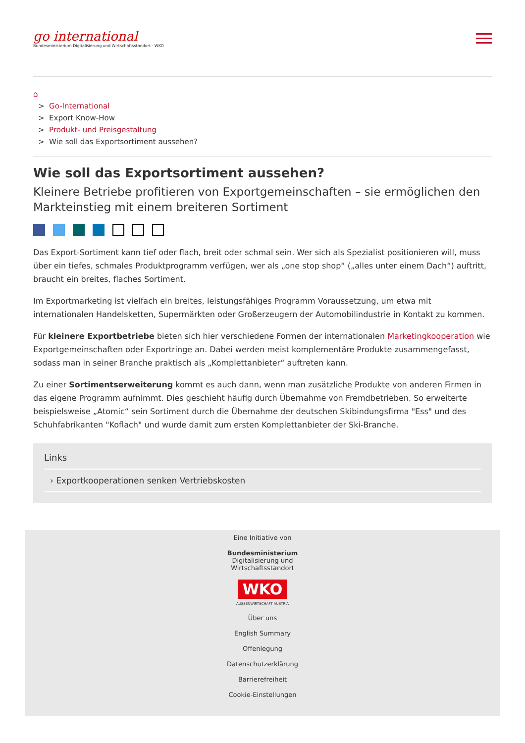go international
Bundesministerium Digitalisierung und Wirtschaftsstandort · WKO
⌂
> Go-International
> Export Know-How
> Produkt- und Preisgestaltung
> Wie soll das Exportsortiment aussehen?
Wie soll das Exportsortiment aussehen?
Kleinere Betriebe profitieren von Exportgemeinschaften – sie ermöglichen den Markteinstieg mit einem breiteren Sortiment
Das Export-Sortiment kann tief oder flach, breit oder schmal sein. Wer sich als Spezialist positionieren will, muss über ein tiefes, schmales Produktprogramm verfügen, wer als „one stop shop“ („alles unter einem Dach“) auftritt, braucht ein breites, flaches Sortiment.
Im Exportmarketing ist vielfach ein breites, leistungsfähiges Programm Voraussetzung, um etwa mit internationalen Handelsketten, Supermärkten oder Großerzeugern der Automobilindustrie in Kontakt zu kommen.
Für kleinere Exportbetriebe bieten sich hier verschiedene Formen der internationalen Marketingkooperation wie Exportgemeinschaften oder Exportringe an. Dabei werden meist komplementäre Produkte zusammengefasst, sodass man in seiner Branche praktisch als „Komplettanbieter“ auftreten kann.
Zu einer Sortimentserweiterung kommt es auch dann, wenn man zusätzliche Produkte von anderen Firmen in das eigene Programm aufnimmt. Dies geschieht häufig durch Übernahme von Fremdbetrieben. So erweiterte beispielsweise „Atomic“ sein Sortiment durch die Übernahme der deutschen Skibindungsfirma "Ess" und des Schuhfabrikanten "Koflach" und wurde damit zum ersten Komplettanbieter der Ski-Branche.
Links
› Exportkooperationen senken Vertriebskosten
Eine Initiative von
Bundesministerium
Digitalisierung und
Wirtschaftsstandort
WKO
AUSSENWIRTSCHAFT AUSTRIA
Über uns
English Summary
Offenlegung
Datenschutzerklärung
Barrierefreiheit
Cookie-Einstellungen